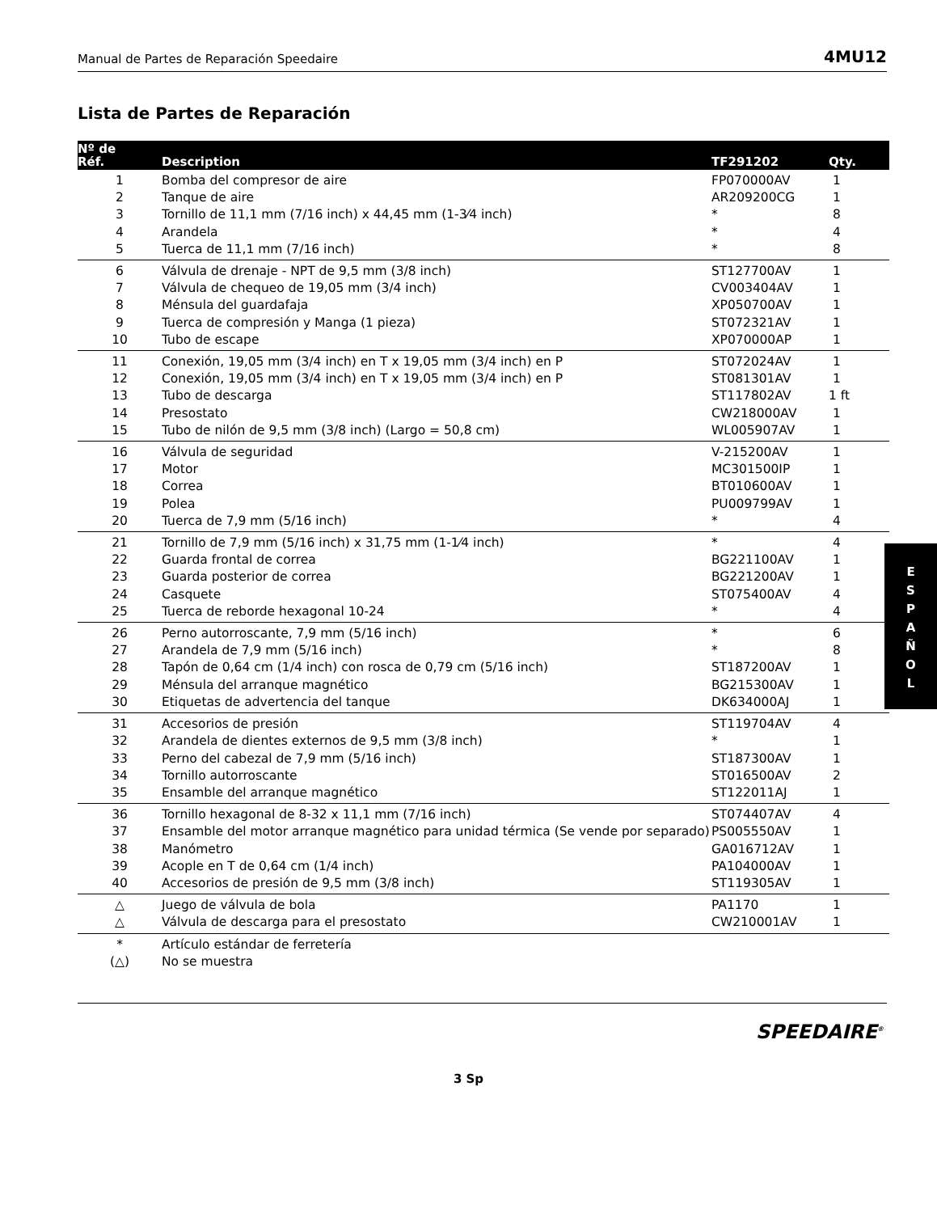Manual de Partes de Reparación Speedaire 4MU12
Lista de Partes de Reparación
| Nº de Réf. | Description | TF291202 | Qty. |
| --- | --- | --- | --- |
| 1 | Bomba del compresor de aire | FP070000AV | 1 |
| 2 | Tanque de aire | AR209200CG | 1 |
| 3 | Tornillo de 11,1 mm (7/16 inch) x 44,45 mm (1-3⁄4 inch) | * | 8 |
| 4 | Arandela | * | 4 |
| 5 | Tuerca de 11,1 mm (7/16 inch) | * | 8 |
| 6 | Válvula de drenaje - NPT de 9,5 mm (3/8 inch) | ST127700AV | 1 |
| 7 | Válvula de chequeo de 19,05 mm (3/4 inch) | CV003404AV | 1 |
| 8 | Ménsula del guardafaja | XP050700AV | 1 |
| 9 | Tuerca de compresión y Manga (1 pieza) | ST072321AV | 1 |
| 10 | Tubo de escape | XP070000AP | 1 |
| 11 | Conexión, 19,05 mm (3/4 inch) en T x 19,05 mm (3/4 inch) en P | ST072024AV | 1 |
| 12 | Conexión, 19,05 mm (3/4 inch) en T x 19,05 mm (3/4 inch) en P | ST081301AV | 1 |
| 13 | Tubo de descarga | ST117802AV | 1 ft |
| 14 | Presostato | CW218000AV | 1 |
| 15 | Tubo de nilón de 9,5 mm (3/8 inch) (Largo = 50,8 cm) | WL005907AV | 1 |
| 16 | Válvula de seguridad | V-215200AV | 1 |
| 17 | Motor | MC301500IP | 1 |
| 18 | Correa | BT010600AV | 1 |
| 19 | Polea | PU009799AV | 1 |
| 20 | Tuerca de 7,9 mm (5/16 inch) | * | 4 |
| 21 | Tornillo de 7,9 mm (5/16 inch) x 31,75 mm (1-1⁄4 inch) | * | 4 |
| 22 | Guarda frontal de correa | BG221100AV | 1 |
| 23 | Guarda posterior de correa | BG221200AV | 1 |
| 24 | Casquete | ST075400AV | 4 |
| 25 | Tuerca de reborde hexagonal 10-24 | * | 4 |
| 26 | Perno autorroscante, 7,9 mm (5/16 inch) | * | 6 |
| 27 | Arandela de 7,9 mm (5/16 inch) | * | 8 |
| 28 | Tapón de 0,64 cm (1/4 inch) con rosca de 0,79 cm (5/16 inch) | ST187200AV | 1 |
| 29 | Ménsula del arranque magnético | BG215300AV | 1 |
| 30 | Etiquetas de advertencia del tanque | DK634000AJ | 1 |
| 31 | Accesorios de presión | ST119704AV | 4 |
| 32 | Arandela de dientes externos de 9,5 mm (3/8 inch) | * | 1 |
| 33 | Perno del cabezal de 7,9 mm (5/16 inch) | ST187300AV | 1 |
| 34 | Tornillo autorroscante | ST016500AV | 2 |
| 35 | Ensamble del arranque magnético | ST122011AJ | 1 |
| 36 | Tornillo hexagonal de 8-32 x 11,1 mm (7/16 inch) | ST074407AV | 4 |
| 37 | Ensamble del motor arranque magnético para unidad térmica (Se vende por separado) | PS005550AV | 1 |
| 38 | Manómetro | GA016712AV | 1 |
| 39 | Acople en T de 0,64 cm (1/4 inch) | PA104000AV | 1 |
| 40 | Accesorios de presión de 9,5 mm (3/8 inch) | ST119305AV | 1 |
| △ | Juego de válvula de bola | PA1170 | 1 |
| △ | Válvula de descarga para el presostato | CW210001AV | 1 |
| * | Artículo estándar de ferretería | | |
| (△) | No se muestra | | |
E
S
P
A
Ñ
O
L
SPEEDAIRE<sup>®</sup>
3 Sp